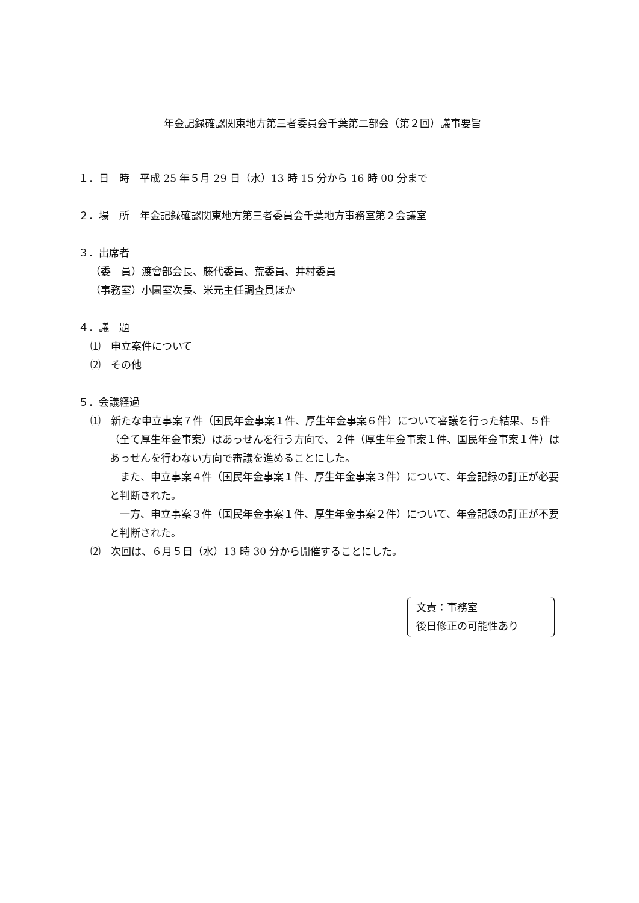年金記録確認関東地方第三者委員会千葉第二部会（第２回）議事要旨
１．日　時　平成 25 年５月 29 日（水）13 時 15 分から 16 時 00 分まで
２．場　所　年金記録確認関東地方第三者委員会千葉地方事務室第２会議室
３．出席者
（委　員）渡會部会長、藤代委員、荒委員、井村委員
（事務室）小園室次長、米元主任調査員ほか
４．議　題
⑴　申立案件について
⑵　その他
５．会議経過
⑴　新たな申立事案７件（国民年金事案１件、厚生年金事案６件）について審議を行った結果、５件（全て厚生年金事案）はあっせんを行う方向で、２件（厚生年金事案１件、国民年金事案１件）はあっせんを行わない方向で審議を進めることにした。
　また、申立事案４件（国民年金事案１件、厚生年金事案３件）について、年金記録の訂正が必要と判断された。
　一方、申立事案３件（国民年金事案１件、厚生年金事案２件）について、年金記録の訂正が不要と判断された。
⑵　次回は、６月５日（水）13 時 30 分から開催することにした。
文責：事務室
後日修正の可能性あり